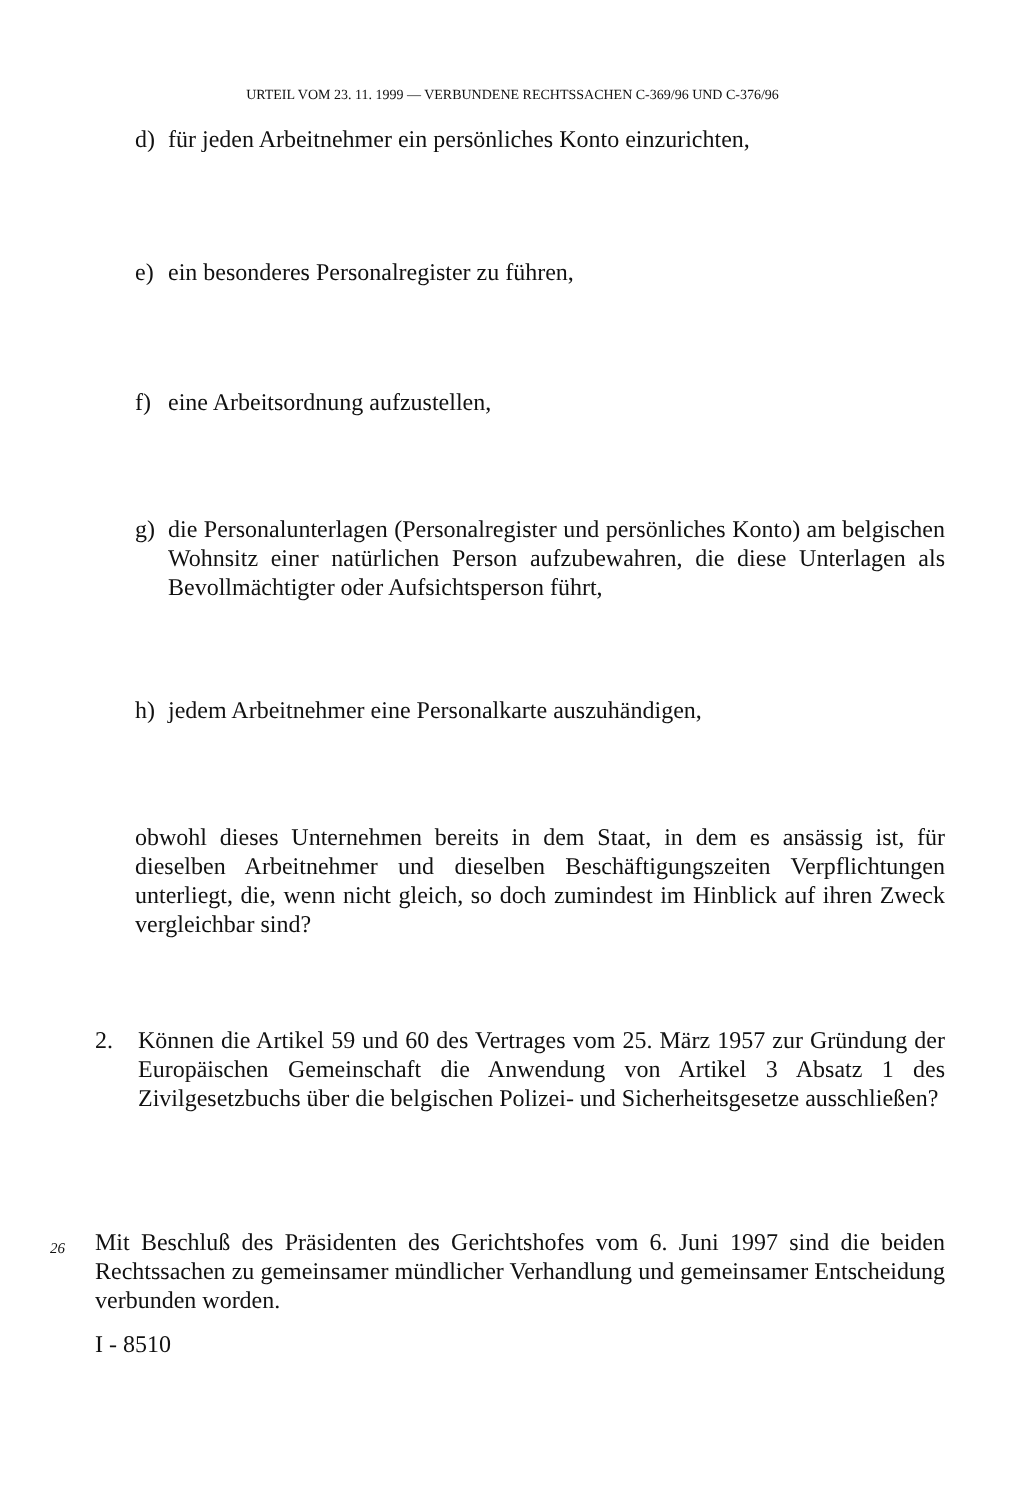URTEIL VOM 23. 11. 1999 — VERBUNDENE RECHTSSACHEN C-369/96 UND C-376/96
d) für jeden Arbeitnehmer ein persönliches Konto einzurichten,
e) ein besonderes Personalregister zu führen,
f) eine Arbeitsordnung aufzustellen,
g) die Personalunterlagen (Personalregister und persönliches Konto) am belgischen Wohnsitz einer natürlichen Person aufzubewahren, die diese Unterlagen als Bevollmächtigter oder Aufsichtsperson führt,
h) jedem Arbeitnehmer eine Personalkarte auszuhändigen,
obwohl dieses Unternehmen bereits in dem Staat, in dem es ansässig ist, für dieselben Arbeitnehmer und dieselben Beschäftigungszeiten Verpflichtungen unterliegt, die, wenn nicht gleich, so doch zumindest im Hinblick auf ihren Zweck vergleichbar sind?
2. Können die Artikel 59 und 60 des Vertrages vom 25. März 1957 zur Gründung der Europäischen Gemeinschaft die Anwendung von Artikel 3 Absatz 1 des Zivilgesetzbuchs über die belgischen Polizei- und Sicherheitsgesetze ausschließen?
26
Mit Beschluß des Präsidenten des Gerichtshofes vom 6. Juni 1997 sind die beiden Rechtssachen zu gemeinsamer mündlicher Verhandlung und gemeinsamer Entscheidung verbunden worden.
I - 8510